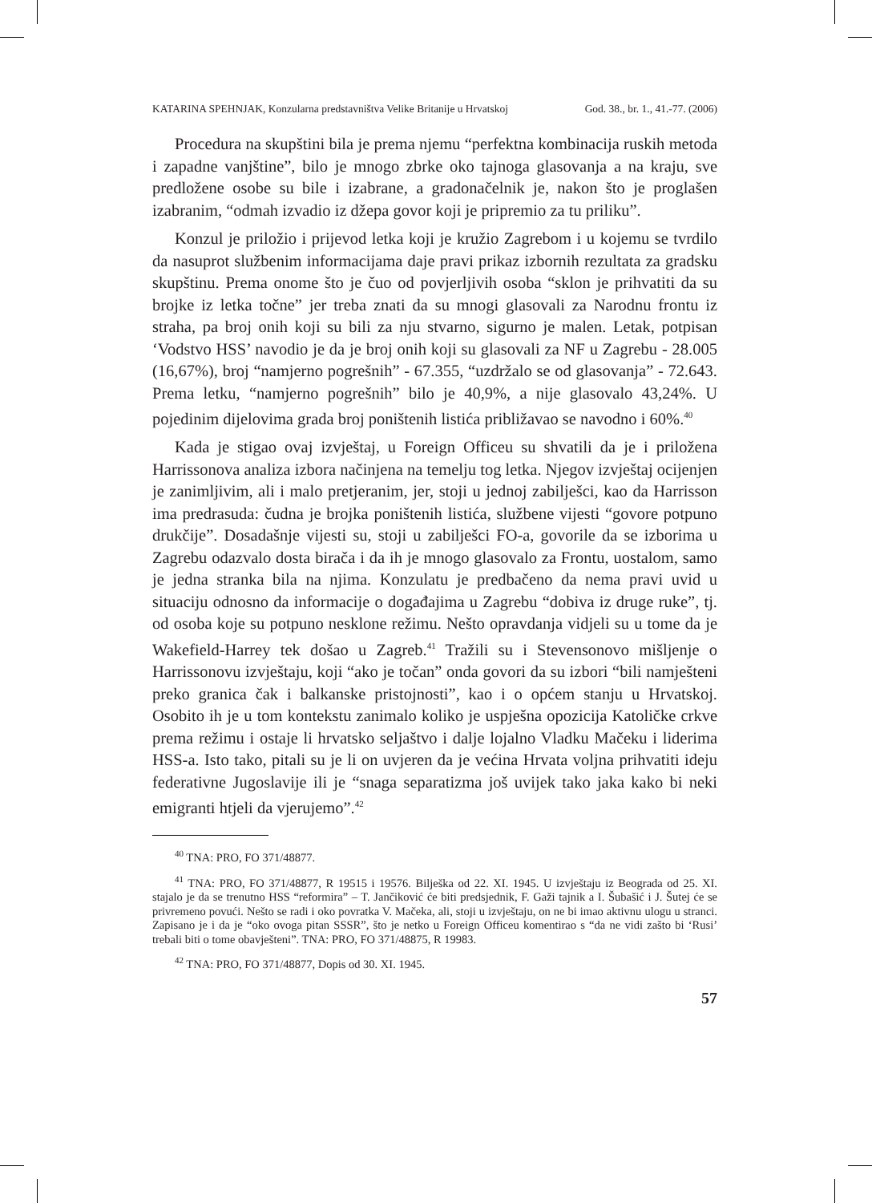KATARINA SPEHNJAK, Konzularna predstavništva Velike Britanije u Hrvatskoj God. 38., br. 1., 41.-77. (2006)
Procedura na skupštini bila je prema njemu “perfektna kombinacija ruskih metoda i zapadne vanjštine”, bilo je mnogo zbrke oko tajnoga glasovanja a na kraju, sve predložene osobe su bile i izabrane, a gradonačelnik je, nakon što je proglašen izabranim, “odmah izvadio iz džepa govor koji je pripremio za tu priliku”.
Konzul je priložio i prijevod letka koji je kružio Zagrebom i u kojemu se tvrdilo da nasuprot službenim informacijama daje pravi prikaz izbornih rezultata za gradsku skupštinu. Prema onome što je čuo od povjerljivih osoba “sklon je prihvatiti da su brojke iz letka točne” jer treba znati da su mnogi glasovali za Narodnu frontu iz straha, pa broj onih koji su bili za nju stvarno, sigurno je malen. Letak, potpisan ‘Vodstvo HSS’ navodio je da je broj onih koji su glasovali za NF u Zagrebu - 28.005 (16,67%), broj “namjerno pogrešnih” - 67.355, “uzdržalo se od glasovanja” - 72.643. Prema letku, “namjerno pogrešnih” bilo je 40,9%, a nije glasovalo 43,24%. U pojedinim dijelovima grada broj poništenih listića približavao se navodno i 60%.<sup>40</sup>
Kada je stigao ovaj izvještaj, u Foreign Officeu su shvatili da je i priložena Harrissonova analiza izbora načinjena na temelju tog letka. Njegov izvještaj ocijenjen je zanimljivim, ali i malo pretjeranim, jer, stoji u jednoj zabilješci, kao da Harrisson ima predrasuda: čudna je brojka poništenih listića, službene vijesti “govore potpuno drukčije”. Dosadašnje vijesti su, stoji u zabilješci FO-a, govorile da se izborima u Zagrebu odazvalo dosta birača i da ih je mnogo glasovalo za Frontu, uostalom, samo je jedna stranka bila na njima. Konzulatu je predbačeno da nema pravi uvid u situaciju odnosno da informacije o događajima u Zagrebu “dobiva iz druge ruke”, tj. od osoba koje su potpuno nesklone režimu. Nešto opravdanja vidjeli su u tome da je Wakefield-Harrey tek došao u Zagreb.<sup>41</sup> Tražili su i Stevensonovo mišljenje o Harrissonovu izvještaju, koji “ako je točan” onda govori da su izbori “bili namješteni preko granica čak i balkanske pristojnosti”, kao i o općem stanju u Hrvatskoj. Osobito ih je u tom kontekstu zanimalo koliko je uspješna opozicija Katoličke crkve prema režimu i ostaje li hrvatsko seljaštvo i dalje lojalno Vladku Mačeku i liderima HSS-a. Isto tako, pitali su je li on uvjeren da je većina Hrvata voljna prihvatiti ideju federativne Jugoslavije ili je “snaga separatizma još uvijek tako jaka kako bi neki emigranti htjeli da vjerujemo”.<sup>42</sup>
<sup>40</sup> TNA: PRO, FO 371/48877.
<sup>41</sup> TNA: PRO, FO 371/48877, R 19515 i 19576. Bilješka od 22. XI. 1945. U izvještaju iz Beograda od 25. XI. stajalo je da se trenutno HSS “reformira” – T. Jančiković će biti predsjednik, F. Gaži tajnik a I. Šubašić i J. Šutej će se privremeno povući. Nešto se radi i oko povratka V. Mačeka, ali, stoji u izvještaju, on ne bi imao aktivnu ulogu u stranci. Zapisano je i da je “oko ovoga pitan SSSR”, što je netko u Foreign Officeu komentirao s “da ne vidi zašto bi ‘Rusi’ trebali biti o tome obavješteni”. TNA: PRO, FO 371/48875, R 19983.
<sup>42</sup> TNA: PRO, FO 371/48877, Dopis od 30. XI. 1945.
57